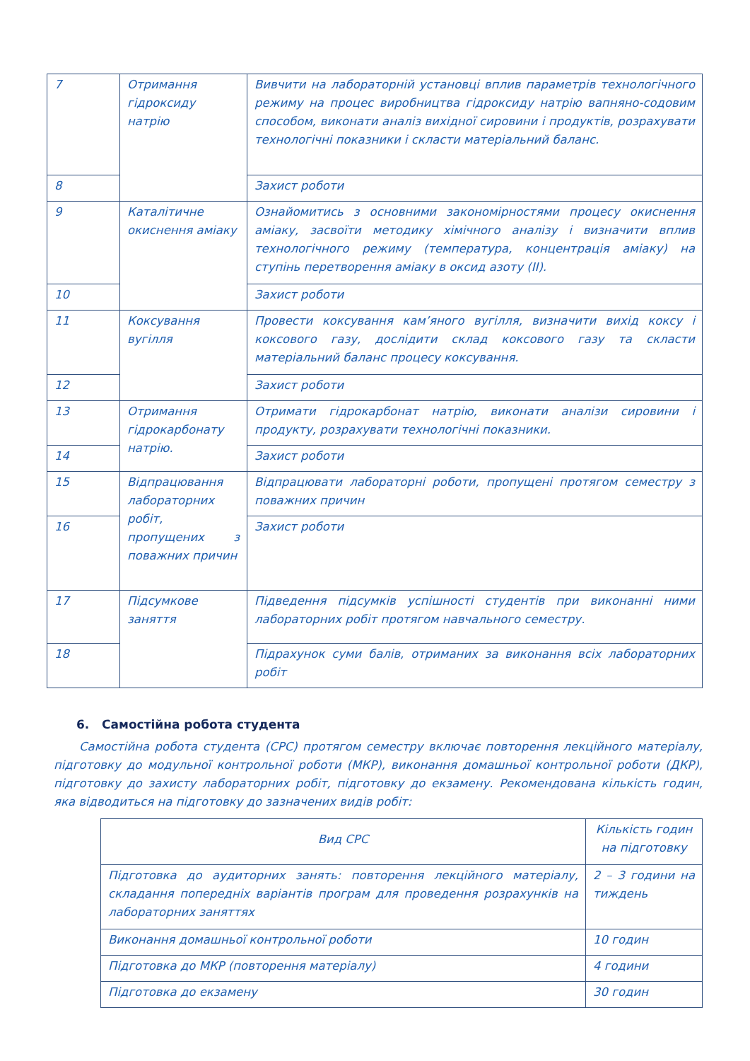| 7 | Отримання гідроксиду натрію | Вивчити на лабораторній установці вплив параметрів технологічного режиму на процес виробництва гідроксиду натрію вапняно-содовим способом, виконати аналіз вихідної сировини і продуктів, розрахувати технологічні показники і скласти матеріальний баланс. |
| 8 | | Захист роботи |
| 9 | Каталітичне окиснення аміаку | Ознайомитись з основними закономірностями процесу окиснення аміаку, засвоїти методику хімічного аналізу і визначити вплив технологічного режиму (температура, концентрація аміаку) на ступінь перетворення аміаку в оксид азоту (II). |
| 10 | | Захист роботи |
| 11 | Коксування вугілля | Провести коксування кам’яного вугілля, визначити вихід коксу і коксового газу, дослідити склад коксового газу та скласти матеріальний баланс процесу коксування. |
| 12 | | Захист роботи |
| 13 | Отримання гідрокарбонату натрію. | Отримати гідрокарбонат натрію, виконати аналізи сировини і продукту, розрахувати технологічні показники. |
| 14 | | Захист роботи |
| 15 | Відпрацювання лабораторних робіт, пропущених з поважних причин | Відпрацювати лабораторні роботи, пропущені протягом семестру з поважних причин |
| 16 | | Захист роботи |
| 17 | Підсумкове заняття | Підведення підсумків успішності студентів при виконанні ними лабораторних робіт протягом навчального семестру. |
| 18 | | Підрахунок суми балів, отриманих за виконання всіх лабораторних робіт |
6. Самостійна робота студента
Самостійна робота студента (СРС) протягом семестру включає повторення лекційного матеріалу, підготовку до модульної контрольної роботи (МКР), виконання домашньої контрольної роботи (ДКР), підготовку до захисту лабораторних робіт, підготовку до екзамену. Рекомендована кількість годин, яка відводиться на підготовку до зазначених видів робіт:
| Вид СРС | Кількість годин на підготовку |
| Підготовка до аудиторних занять: повторення лекційного матеріалу, складання попередніх варіантів програм для проведення розрахунків на лабораторних заняттях | 2 – 3 години на тиждень |
| Виконання домашньої контрольної роботи | 10 годин |
| Підготовка до МКР (повторення матеріалу) | 4 години |
| Підготовка до екзамену | 30 годин |